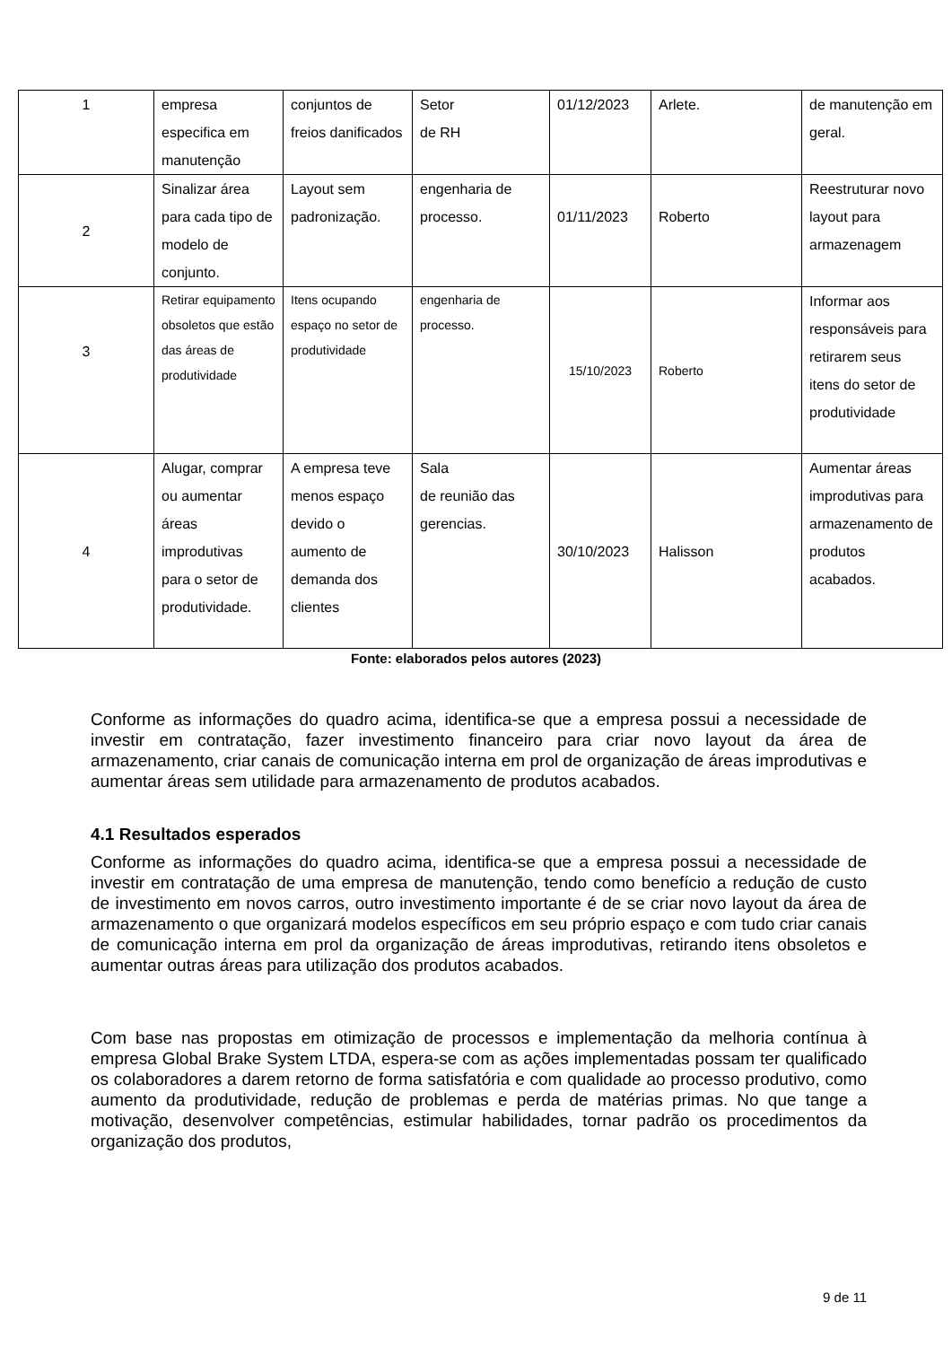| 1 | empresa especifica em manutenção | conjuntos de freios danificados | Setor de RH | 01/12/2023 | Arlete. | de manutenção em geral. |
| 2 | Sinalizar área para cada tipo de modelo de conjunto. | Layout sem padronização. | engenharia de processo. | 01/11/2023 | Roberto | Reestruturar novo layout para armazenagem |
| 3 | Retirar equipamento obsoletos que estão das áreas de produtividade | Itens ocupando espaço no setor de produtividade | engenharia de processo. | 15/10/2023 | Roberto | Informar aos responsáveis para retirarem seus itens do setor de produtividade |
| 4 | Alugar, comprar ou aumentar áreas improdutivas para o setor de produtividade. | A empresa teve menos espaço devido o aumento de demanda dos clientes | Sala de reunião das gerencias. | 30/10/2023 | Halisson | Aumentar áreas improdutivas para armazenamento de produtos acabados. |
Fonte: elaborados pelos autores (2023)
Conforme as informações do quadro acima, identifica-se que a empresa possui a necessidade de investir em contratação, fazer investimento financeiro para criar novo layout da área de armazenamento, criar canais de comunicação interna em prol de organização de áreas improdutivas e aumentar áreas sem utilidade para armazenamento de produtos acabados.
4.1 Resultados esperados
Conforme as informações do quadro acima, identifica-se que a empresa possui a necessidade de investir em contratação de uma empresa de manutenção, tendo como benefício a redução de custo de investimento em novos carros, outro investimento importante é de se criar novo layout da área de armazenamento o que organizará modelos específicos em seu próprio espaço e com tudo criar canais de comunicação interna em prol da organização de áreas improdutivas, retirando itens obsoletos e aumentar outras áreas para utilização dos produtos acabados.
Com base nas propostas em otimização de processos e implementação da melhoria contínua à empresa Global Brake System LTDA, espera-se com as ações implementadas possam ter qualificado os colaboradores a darem retorno de forma satisfatória e com qualidade ao processo produtivo, como aumento da produtividade, redução de problemas e perda de matérias primas. No que tange a motivação, desenvolver competências, estimular habilidades, tornar padrão os procedimentos da organização dos produtos,
9 de 11